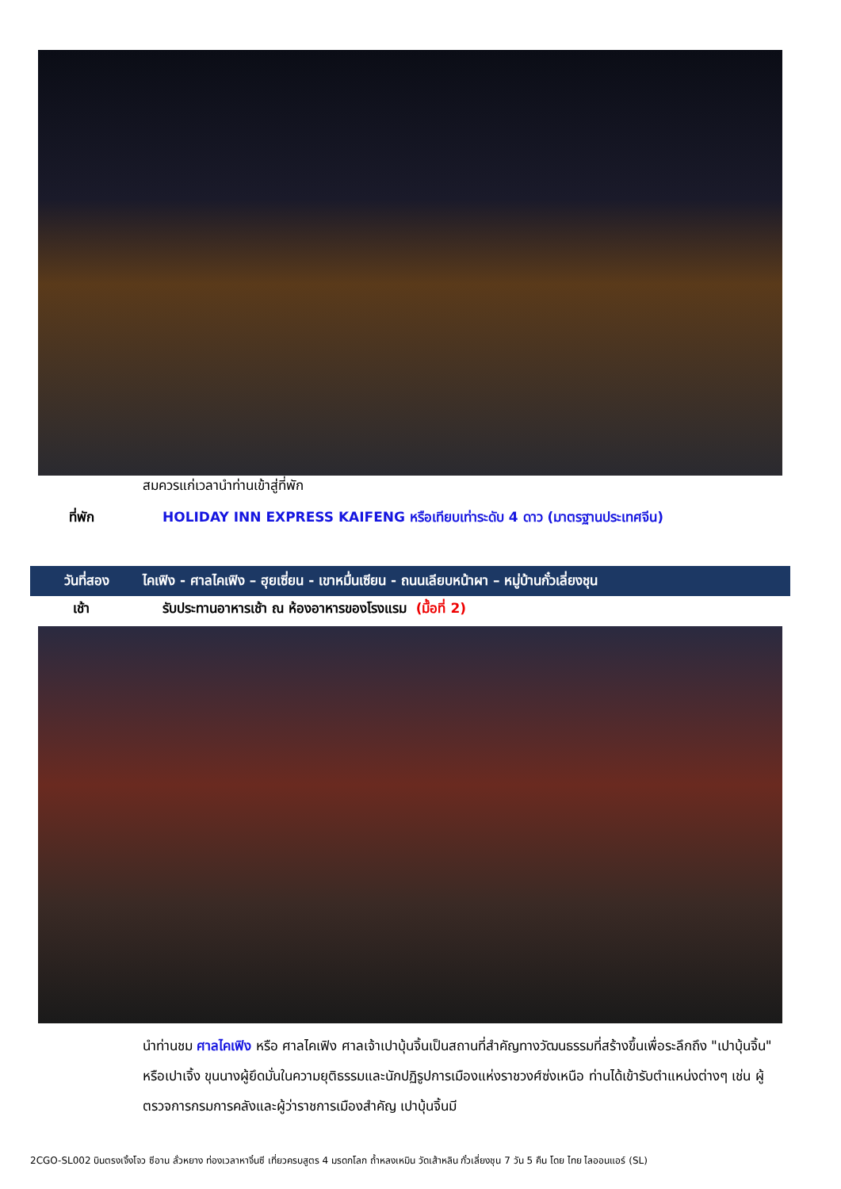สมควรแก่เวลานำท่านเข้าสู่ที่พัก
ที่พัก HOLIDAY INN EXPRESS KAIFENG หรือเทียบเท่าระดับ 4 ดาว (มาตรฐานประเทศจีน)
วันที่สอง ไคเฟิง - ศาลไคเฟิง – ฮุยเซี่ยน - เขาหมื่นเซียน - ถนนเลียบหน้าผา – หมู่บ้านกั๋วเลี่ยงชุน
เช้า รับประทานอาหารเช้า ณ ห้องอาหารของโรงแรม (มื้อที่ 2)
นำท่านชม ศาลไคเฟิง หรือ ศาลไคเฟิง ศาลเจ้าเปาบุ้นจิ้นเป็นสถานที่สำคัญทางวัฒนธรรมที่สร้างขึ้นเพื่อระลึกถึง "เปาบุ้นจิ้น" หรือเปาเจิ้ง ขุนนางผู้ยึดมั่นในความยุติธรรมและนักปฏิรูปการเมืองแห่งราชวงศ์ซ่งเหนือ ท่านได้เข้ารับตำแหน่งต่างๆ เช่น ผู้ตรวจการกรมการคลังและผู้ว่าราชการเมืองสำคัญ เปาบุ้นจิ้นมี
2CGO-SL002 บินตรงเจิ้งโจว ซีอาน ลั่วหยาง ท่องเวลาหาจิ๋นซี เที่ยวครบสูตร 4 มรดกโลก ถ้ำหลงเหมิน วัดเส้าหลิน กั๋วเลี่ยงชุน 7 วัน 5 คืน โดย ไทย ไลออนแอร์ (SL)